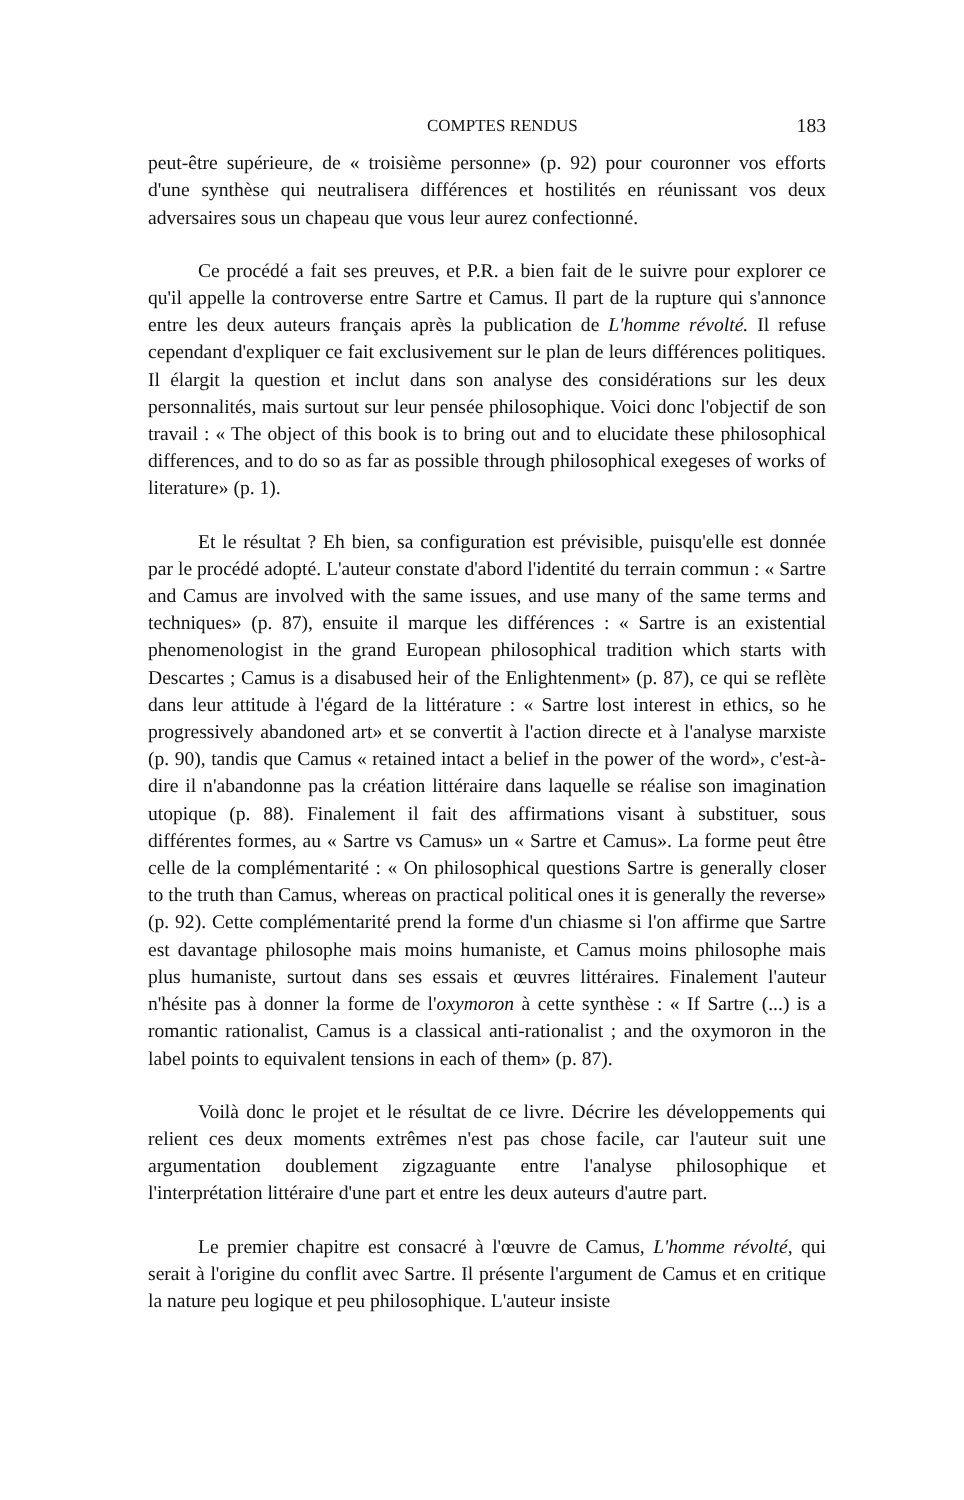COMPTES RENDUS 183
peut-être supérieure, de « troisième personne» (p. 92) pour couronner vos efforts d'une synthèse qui neutralisera différences et hostilités en réunissant vos deux adversaires sous un chapeau que vous leur aurez confectionné.
Ce procédé a fait ses preuves, et P.R. a bien fait de le suivre pour explorer ce qu'il appelle la controverse entre Sartre et Camus. Il part de la rupture qui s'annonce entre les deux auteurs français après la publication de L'homme révolté. Il refuse cependant d'expliquer ce fait exclusivement sur le plan de leurs différences politiques. Il élargit la question et inclut dans son analyse des considérations sur les deux personnalités, mais surtout sur leur pensée philosophique. Voici donc l'objectif de son travail : « The object of this book is to bring out and to elucidate these philosophical differences, and to do so as far as possible through philosophical exegeses of works of literature» (p. 1).
Et le résultat ? Eh bien, sa configuration est prévisible, puisqu'elle est donnée par le procédé adopté. L'auteur constate d'abord l'identité du terrain commun : « Sartre and Camus are involved with the same issues, and use many of the same terms and techniques» (p. 87), ensuite il marque les différences : « Sartre is an existential phenomenologist in the grand European philosophical tradition which starts with Descartes ; Camus is a disabused heir of the Enlightenment» (p. 87), ce qui se reflète dans leur attitude à l'égard de la littérature : « Sartre lost interest in ethics, so he progressively abandoned art» et se convertit à l'action directe et à l'analyse marxiste (p. 90), tandis que Camus « retained intact a belief in the power of the word», c'est-à-dire il n'abandonne pas la création littéraire dans laquelle se réalise son imagination utopique (p. 88). Finalement il fait des affirmations visant à substituer, sous différentes formes, au « Sartre vs Camus» un « Sartre et Camus». La forme peut être celle de la complémentarité : « On philosophical questions Sartre is generally closer to the truth than Camus, whereas on practical political ones it is generally the reverse» (p. 92). Cette complémentarité prend la forme d'un chiasme si l'on affirme que Sartre est davantage philosophe mais moins humaniste, et Camus moins philosophe mais plus humaniste, surtout dans ses essais et œuvres littéraires. Finalement l'auteur n'hésite pas à donner la forme de l'oxymoron à cette synthèse : « If Sartre (...) is a romantic rationalist, Camus is a classical anti-rationalist ; and the oxymoron in the label points to equivalent tensions in each of them» (p. 87).
Voilà donc le projet et le résultat de ce livre. Décrire les développements qui relient ces deux moments extrêmes n'est pas chose facile, car l'auteur suit une argumentation doublement zigzaguante entre l'analyse philosophique et l'interprétation littéraire d'une part et entre les deux auteurs d'autre part.
Le premier chapitre est consacré à l'œuvre de Camus, L'homme révolté, qui serait à l'origine du conflit avec Sartre. Il présente l'argument de Camus et en critique la nature peu logique et peu philosophique. L'auteur insiste